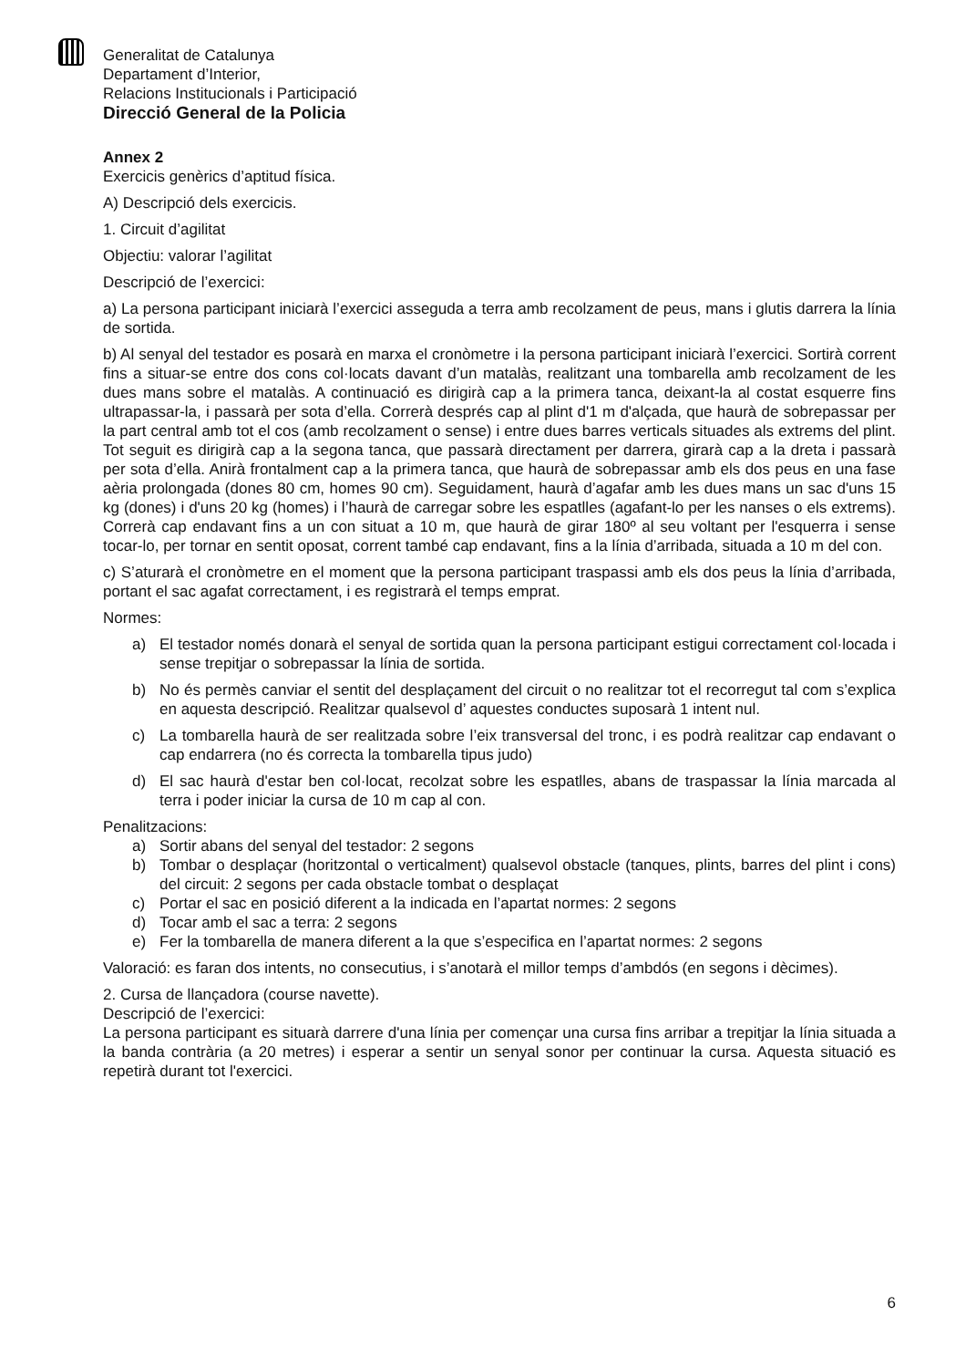Generalitat de Catalunya
Departament d’Interior,
Relacions Institucionals i Participació
Direcció General de la Policia
Annex 2
Exercicis genèrics d’aptitud física.
A) Descripció dels exercicis.
1. Circuit d’agilitat
Objectiu: valorar l’agilitat
Descripció de l’exercici:
a) La persona participant iniciarà l’exercici asseguda a terra amb recolzament de peus, mans i glutis darrera la línia de sortida.
b) Al senyal del testador es posarà en marxa el cronòmetre i la persona participant iniciarà l’exercici. Sortirà corrent fins a situar-se entre dos cons col·locats davant d’un matalàs, realitzant una tombarella amb recolzament de les dues mans sobre el matalàs. A continuació es dirigirà cap a la primera tanca, deixant-la al costat esquerre fins ultrapassar-la, i passarà per sota d’ella. Correrà després cap al plint d'1 m d'alçada, que haurà de sobrepassar per la part central amb tot el cos (amb recolzament o sense) i entre dues barres verticals situades als extrems del plint. Tot seguit es dirigirà cap a la segona tanca, que passarà directament per darrera, girarà cap a la dreta i passarà per sota d’ella. Anirà frontalment cap a la primera tanca, que haurà de sobrepassar amb els dos peus en una fase aèria prolongada (dones 80 cm, homes 90 cm). Seguidament, haurà d’agafar amb les dues mans un sac d'uns 15 kg (dones) i d'uns 20 kg (homes) i l’haurà de carregar sobre les espatlles (agafant-lo per les nanses o els extrems). Correrà cap endavant fins a un con situat a 10 m, que haurà de girar 180º al seu voltant per l'esquerra i sense tocar-lo, per tornar en sentit oposat, corrent també cap endavant, fins a la línia d’arribada, situada a 10 m del con.
c) S’aturarà el cronòmetre en el moment que la persona participant traspassi amb els dos peus la línia d’arribada, portant el sac agafat correctament, i es registrarà el temps emprat.
Normes:
a) El testador només donarà el senyal de sortida quan la persona participant estigui correctament col·locada i sense trepitjar o sobrepassar la línia de sortida.
b) No és permès canviar el sentit del desplaçament del circuit o no realitzar tot el recorregut tal com s’explica en aquesta descripció. Realitzar qualsevol d’ aquestes conductes suposarà 1 intent nul.
c) La tombarella haurà de ser realitzada sobre l’eix transversal del tronc, i es podrà realitzar cap endavant o cap endarrera (no és correcta la tombarella tipus judo)
d) El sac haurà d'estar ben col·locat, recolzat sobre les espatlles, abans de traspassar la línia marcada al terra i poder iniciar la cursa de 10 m cap al con.
Penalitzacions:
a) Sortir abans del senyal del testador: 2 segons
b) Tombar o desplaçar (horitzontal o verticalment) qualsevol obstacle (tanques, plints, barres del plint i cons) del circuit: 2 segons per cada obstacle tombat o desplaçat
c) Portar el sac en posició diferent a la indicada en l’apartat normes: 2 segons
d) Tocar amb el sac a terra: 2 segons
e) Fer la tombarella de manera diferent a la que s’especifica en l’apartat normes: 2 segons
Valoració: es faran dos intents, no consecutius, i s’anotarà el millor temps d’ambdós (en segons i dècimes).
2. Cursa de llançadora (course navette).
Descripció de l’exercici:
La persona participant es situarà darrere d'una línia per començar una cursa fins arribar a trepitjar la línia situada a la banda contrària (a 20 metres) i esperar a sentir un senyal sonor per continuar la cursa. Aquesta situació es repetirà durant tot l'exercici.
6